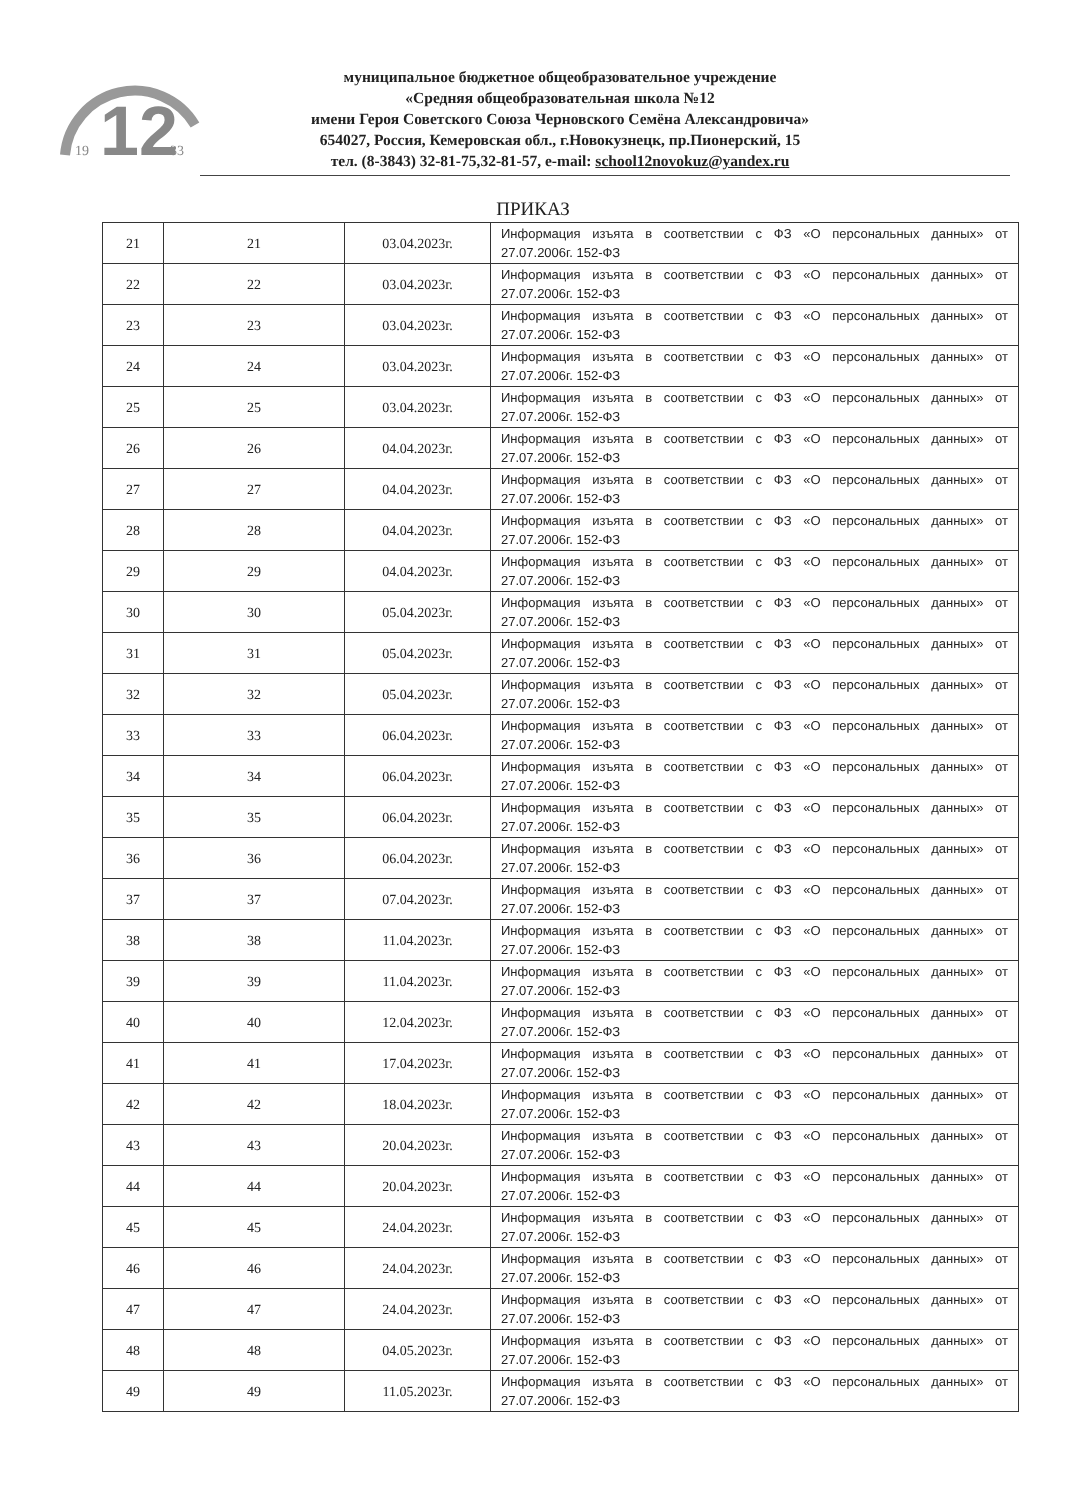12
19
33
муниципальное бюджетное общеобразовательное учреждение
«Средняя общеобразовательная школа №12
имени Героя Советского Союза Черновского Семёна Александровича»
654027, Россия, Кемеровская обл., г.Новокузнецк, пр.Пионерский, 15
тел. (8-3843) 32-81-75,32-81-57, e-mail: school12novokuz@yandex.ru
ПРИКАЗ
| 21 | 21 | 03.04.2023г. | Информация изъята в соответствии с ФЗ «О персональных данных» от 27.07.2006г. 152-ФЗ |
| 22 | 22 | 03.04.2023г. | Информация изъята в соответствии с ФЗ «О персональных данных» от 27.07.2006г. 152-ФЗ |
| 23 | 23 | 03.04.2023г. | Информация изъята в соответствии с ФЗ «О персональных данных» от 27.07.2006г. 152-ФЗ |
| 24 | 24 | 03.04.2023г. | Информация изъята в соответствии с ФЗ «О персональных данных» от 27.07.2006г. 152-ФЗ |
| 25 | 25 | 03.04.2023г. | Информация изъята в соответствии с ФЗ «О персональных данных» от 27.07.2006г. 152-ФЗ |
| 26 | 26 | 04.04.2023г. | Информация изъята в соответствии с ФЗ «О персональных данных» от 27.07.2006г. 152-ФЗ |
| 27 | 27 | 04.04.2023г. | Информация изъята в соответствии с ФЗ «О персональных данных» от 27.07.2006г. 152-ФЗ |
| 28 | 28 | 04.04.2023г. | Информация изъята в соответствии с ФЗ «О персональных данных» от 27.07.2006г. 152-ФЗ |
| 29 | 29 | 04.04.2023г. | Информация изъята в соответствии с ФЗ «О персональных данных» от 27.07.2006г. 152-ФЗ |
| 30 | 30 | 05.04.2023г. | Информация изъята в соответствии с ФЗ «О персональных данных» от 27.07.2006г. 152-ФЗ |
| 31 | 31 | 05.04.2023г. | Информация изъята в соответствии с ФЗ «О персональных данных» от 27.07.2006г. 152-ФЗ |
| 32 | 32 | 05.04.2023г. | Информация изъята в соответствии с ФЗ «О персональных данных» от 27.07.2006г. 152-ФЗ |
| 33 | 33 | 06.04.2023г. | Информация изъята в соответствии с ФЗ «О персональных данных» от 27.07.2006г. 152-ФЗ |
| 34 | 34 | 06.04.2023г. | Информация изъята в соответствии с ФЗ «О персональных данных» от 27.07.2006г. 152-ФЗ |
| 35 | 35 | 06.04.2023г. | Информация изъята в соответствии с ФЗ «О персональных данных» от 27.07.2006г. 152-ФЗ |
| 36 | 36 | 06.04.2023г. | Информация изъята в соответствии с ФЗ «О персональных данных» от 27.07.2006г. 152-ФЗ |
| 37 | 37 | 07.04.2023г. | Информация изъята в соответствии с ФЗ «О персональных данных» от 27.07.2006г. 152-ФЗ |
| 38 | 38 | 11.04.2023г. | Информация изъята в соответствии с ФЗ «О персональных данных» от 27.07.2006г. 152-ФЗ |
| 39 | 39 | 11.04.2023г. | Информация изъята в соответствии с ФЗ «О персональных данных» от 27.07.2006г. 152-ФЗ |
| 40 | 40 | 12.04.2023г. | Информация изъята в соответствии с ФЗ «О персональных данных» от 27.07.2006г. 152-ФЗ |
| 41 | 41 | 17.04.2023г. | Информация изъята в соответствии с ФЗ «О персональных данных» от 27.07.2006г. 152-ФЗ |
| 42 | 42 | 18.04.2023г. | Информация изъята в соответствии с ФЗ «О персональных данных» от 27.07.2006г. 152-ФЗ |
| 43 | 43 | 20.04.2023г. | Информация изъята в соответствии с ФЗ «О персональных данных» от 27.07.2006г. 152-ФЗ |
| 44 | 44 | 20.04.2023г. | Информация изъята в соответствии с ФЗ «О персональных данных» от 27.07.2006г. 152-ФЗ |
| 45 | 45 | 24.04.2023г. | Информация изъята в соответствии с ФЗ «О персональных данных» от 27.07.2006г. 152-ФЗ |
| 46 | 46 | 24.04.2023г. | Информация изъята в соответствии с ФЗ «О персональных данных» от 27.07.2006г. 152-ФЗ |
| 47 | 47 | 24.04.2023г. | Информация изъята в соответствии с ФЗ «О персональных данных» от 27.07.2006г. 152-ФЗ |
| 48 | 48 | 04.05.2023г. | Информация изъята в соответствии с ФЗ «О персональных данных» от 27.07.2006г. 152-ФЗ |
| 49 | 49 | 11.05.2023г. | Информация изъята в соответствии с ФЗ «О персональных данных» от 27.07.2006г. 152-ФЗ |